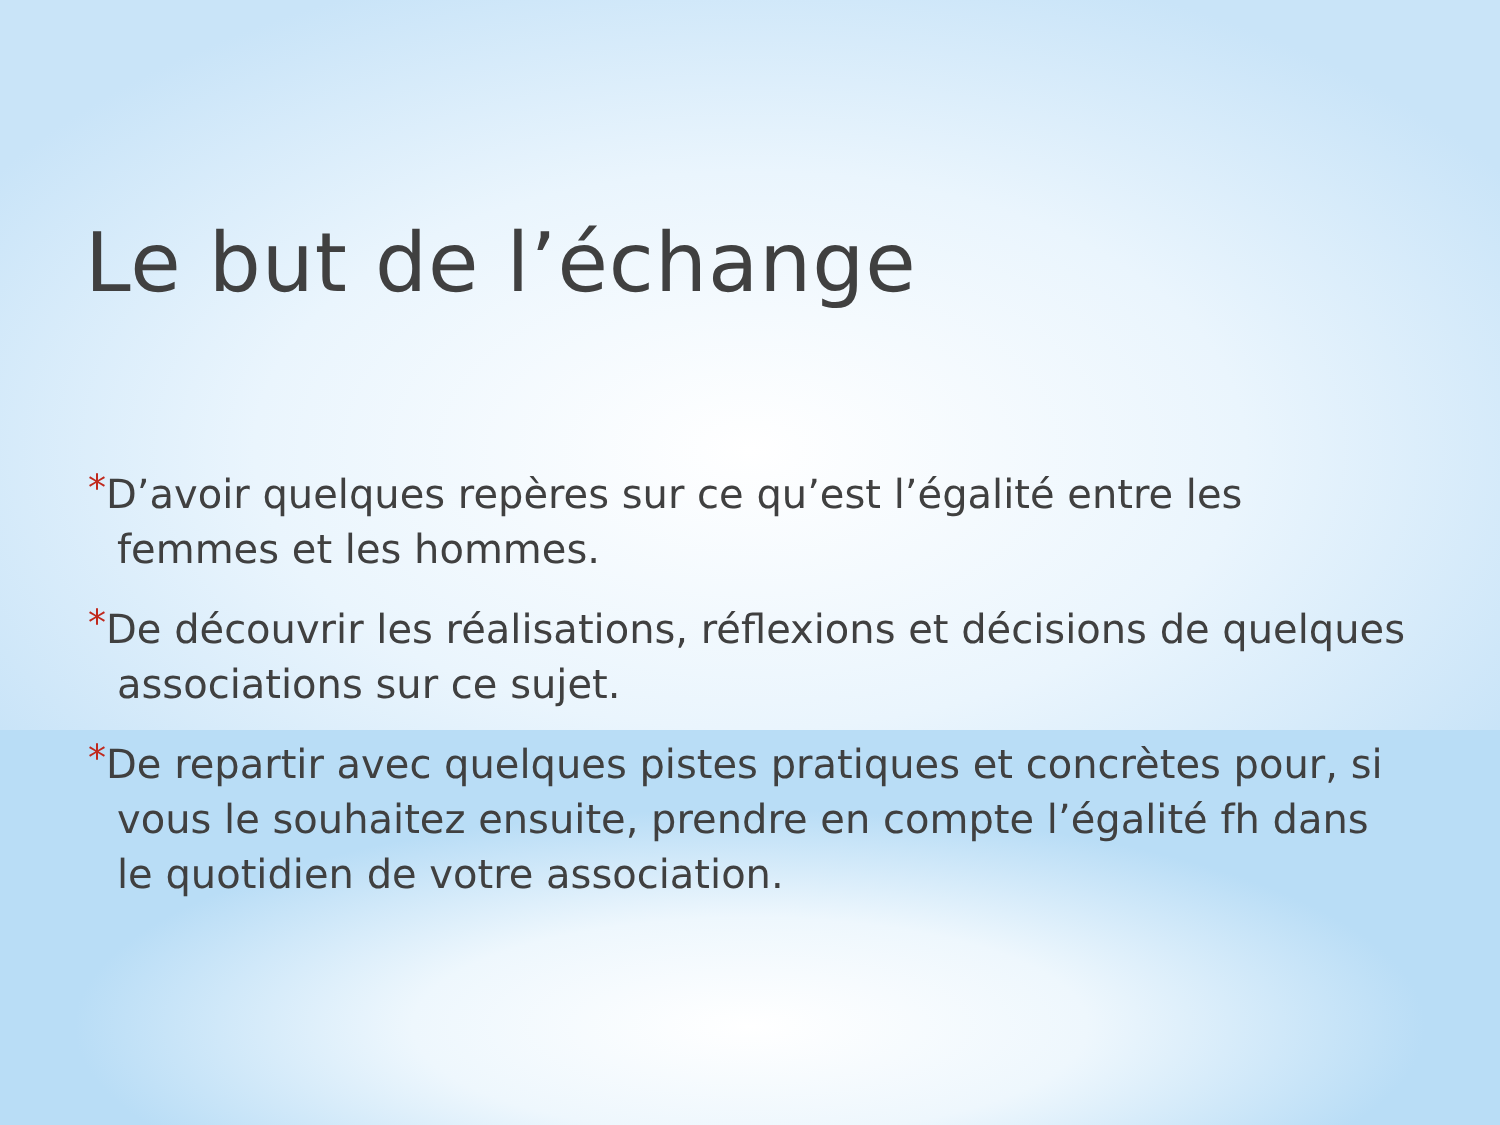Le but de l’échange
*D’avoir quelques repères sur ce qu’est l’égalité entre les femmes et les hommes.
*De découvrir les réalisations, réflexions et décisions de quelques associations sur ce sujet.
*De repartir avec quelques pistes pratiques et concrètes pour, si vous le souhaitez ensuite, prendre en compte l’égalité fh dans le quotidien de votre association.